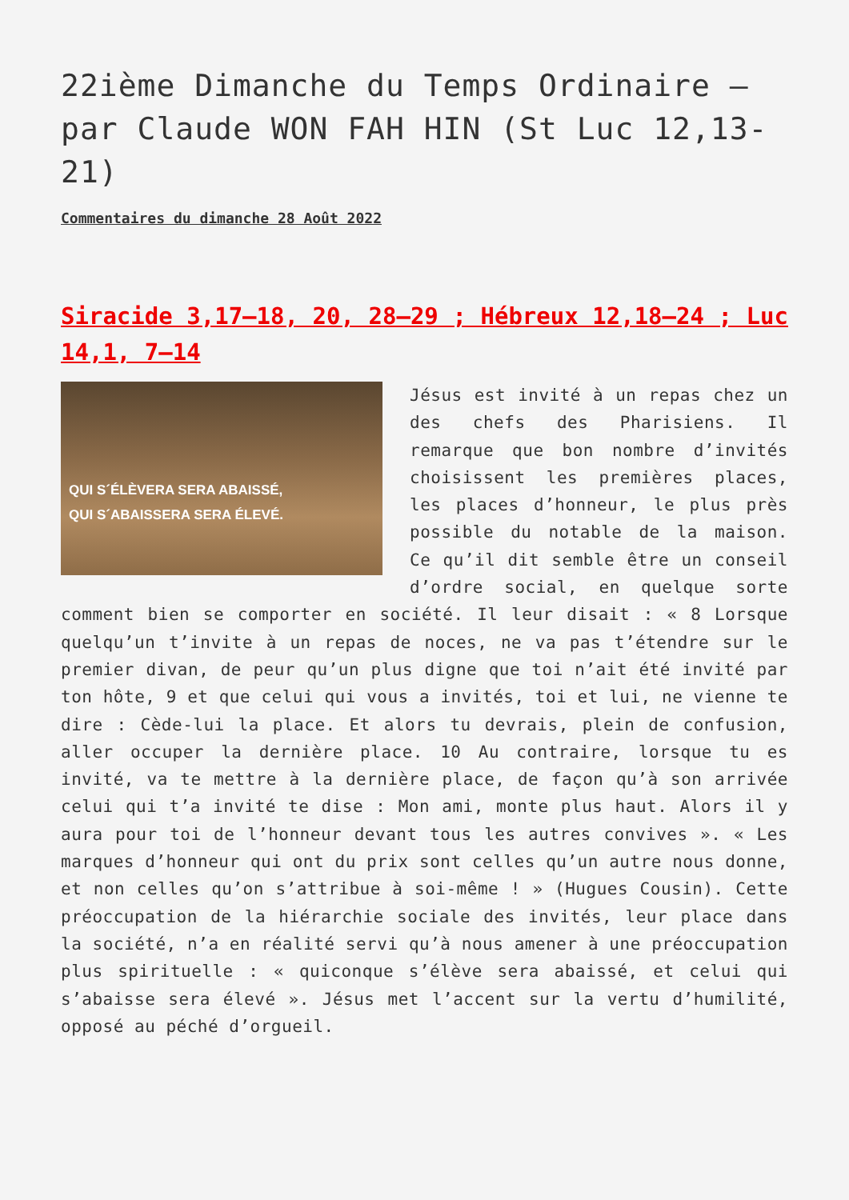22ième Dimanche du Temps Ordinaire – par Claude WON FAH HIN (St Luc 12,13-21)
Commentaires du dimanche 28 Août 2022
Siracide 3,17–18, 20, 28–29 ; Hébreux 12,18–24 ; Luc 14,1, 7–14
QUI S´ÉLÈVERA SERA ABAISSÉ,
QUI S´ABAISSERA SERA ÉLEVÉ.
Jésus est invité à un repas chez un des chefs des Pharisiens. Il remarque que bon nombre d’invités choisissent les premières places, les places d’honneur, le plus près possible du notable de la maison. Ce qu’il dit semble être un conseil d’ordre social, en quelque sorte comment bien se comporter en société. Il leur disait : « 8 Lorsque quelqu’un t’invite à un repas de noces, ne va pas t’étendre sur le premier divan, de peur qu’un plus digne que toi n’ait été invité par ton hôte, 9 et que celui qui vous a invités, toi et lui, ne vienne te dire : Cède-lui la place. Et alors tu devrais, plein de confusion, aller occuper la dernière place. 10 Au contraire, lorsque tu es invité, va te mettre à la dernière place, de façon qu’à son arrivée celui qui t’a invité te dise : Mon ami, monte plus haut. Alors il y aura pour toi de l’honneur devant tous les autres convives ». « Les marques d’honneur qui ont du prix sont celles qu’un autre nous donne, et non celles qu’on s’attribue à soi-même ! » (Hugues Cousin). Cette préoccupation de la hiérarchie sociale des invités, leur place dans la société, n’a en réalité servi qu’à nous amener à une préoccupation plus spirituelle : « quiconque s’élève sera abaissé, et celui qui s’abaisse sera élevé ». Jésus met l’accent sur la vertu d’humilité, opposé au péché d’orgueil.